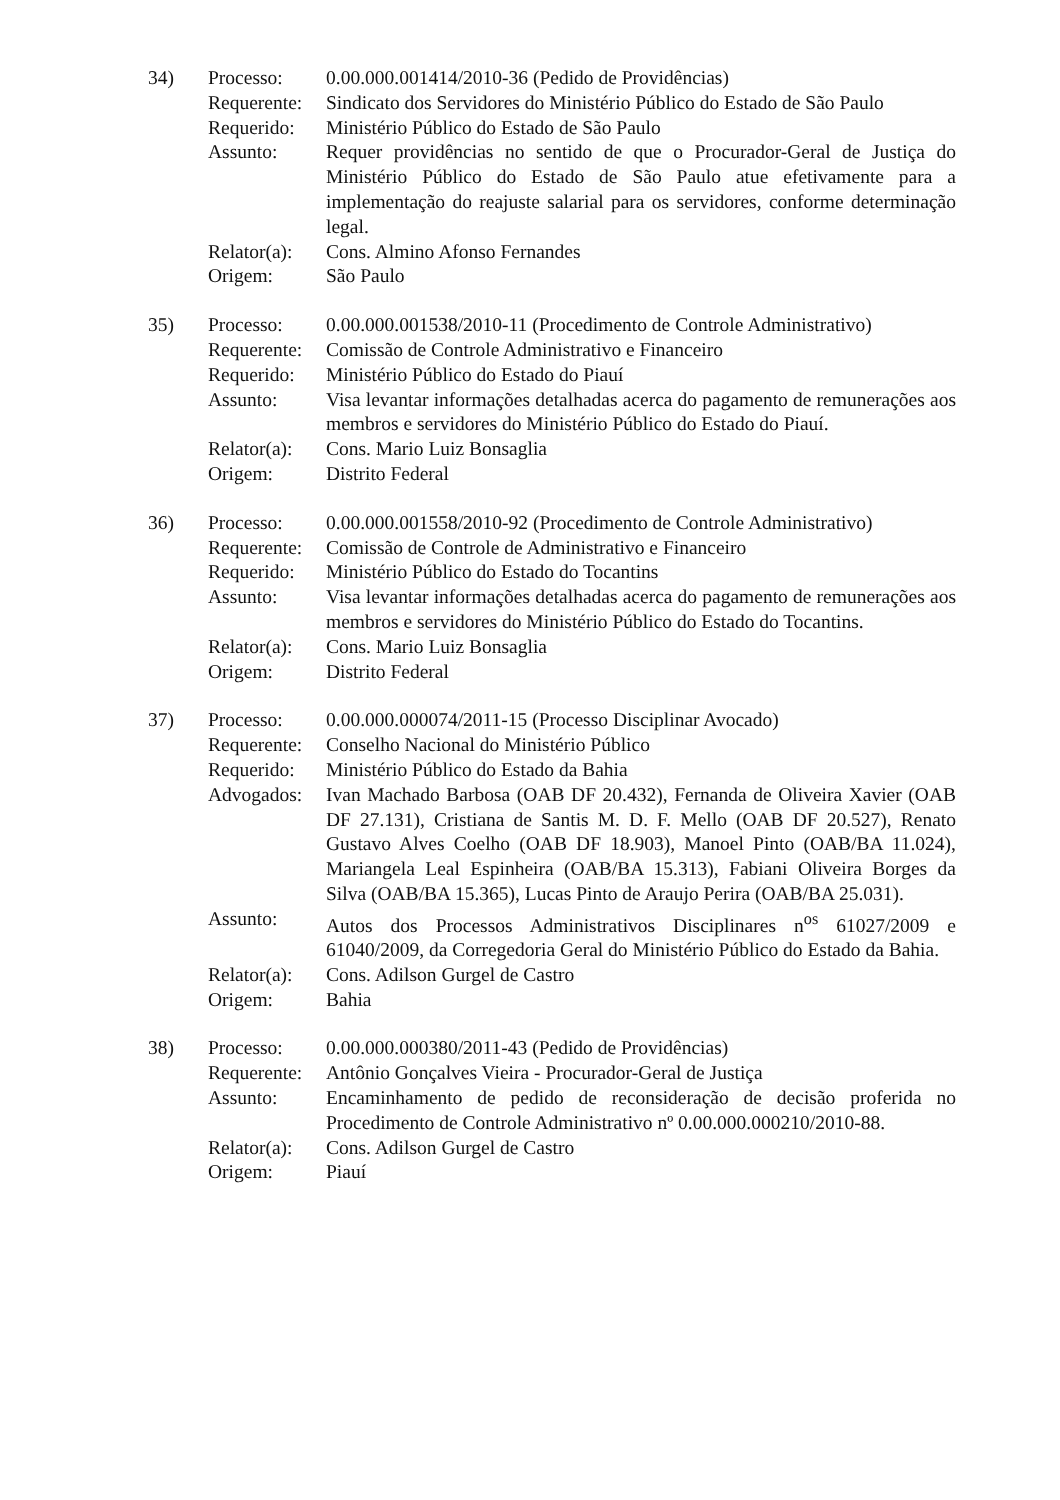34) Processo: 0.00.000.001414/2010-36 (Pedido de Providências)
Requerente:
Sindicato dos Servidores do Ministério Público do Estado de São Paulo
Requerido: Ministério Público do Estado de São Paulo
Assunto: Requer providências no sentido de que o Procurador-Geral de Justiça do Ministério Público do Estado de São Paulo atue efetivamente para a implementação do reajuste salarial para os servidores, conforme determinação legal.
Relator(a):
Cons. Almino Afonso Fernandes
Origem: São Paulo
35) Processo: 0.00.000.001538/2010-11 (Procedimento de Controle Administrativo)
Requerente:
Comissão de Controle Administrativo e Financeiro
Requerido: Ministério Público do Estado do Piauí
Assunto: Visa levantar informações detalhadas acerca do pagamento de remunerações aos membros e servidores do Ministério Público do Estado do Piauí.
Relator(a):
Cons. Mario Luiz Bonsaglia
Origem: Distrito Federal
36) Processo: 0.00.000.001558/2010-92 (Procedimento de Controle Administrativo)
Requerente:
Comissão de Controle de Administrativo e Financeiro
Requerido: Ministério Público do Estado do Tocantins
Assunto: Visa levantar informações detalhadas acerca do pagamento de remunerações aos membros e servidores do Ministério Público do Estado do Tocantins.
Relator(a):
Cons. Mario Luiz Bonsaglia
Origem: Distrito Federal
37) Processo: 0.00.000.000074/2011-15 (Processo Disciplinar Avocado)
Requerente:
Conselho Nacional do Ministério Público
Requerido: Ministério Público do Estado da Bahia
Advogados: Ivan Machado Barbosa (OAB DF 20.432), Fernanda de Oliveira Xavier (OAB DF 27.131), Cristiana de Santis M. D. F. Mello (OAB DF 20.527), Renato Gustavo Alves Coelho (OAB DF 18.903), Manoel Pinto (OAB/BA 11.024), Mariangela Leal Espinheira (OAB/BA 15.313), Fabiani Oliveira Borges da Silva (OAB/BA 15.365), Lucas Pinto de Araujo Perira (OAB/BA 25.031).
Assunto: Autos dos Processos Administrativos Disciplinares n<sup>os</sup> 61027/2009 e 61040/2009, da Corregedoria Geral do Ministério Público do Estado da Bahia.
Relator(a):
Cons. Adilson Gurgel de Castro
Origem: Bahia
38) Processo: 0.00.000.000380/2011-43 (Pedido de Providências)
Requerente:
Antônio Gonçalves Vieira - Procurador-Geral de Justiça
Assunto: Encaminhamento de pedido de reconsideração de decisão proferida no Procedimento de Controle Administrativo nº 0.00.000.000210/2010-88.
Relator(a):
Cons. Adilson Gurgel de Castro
Origem: Piauí